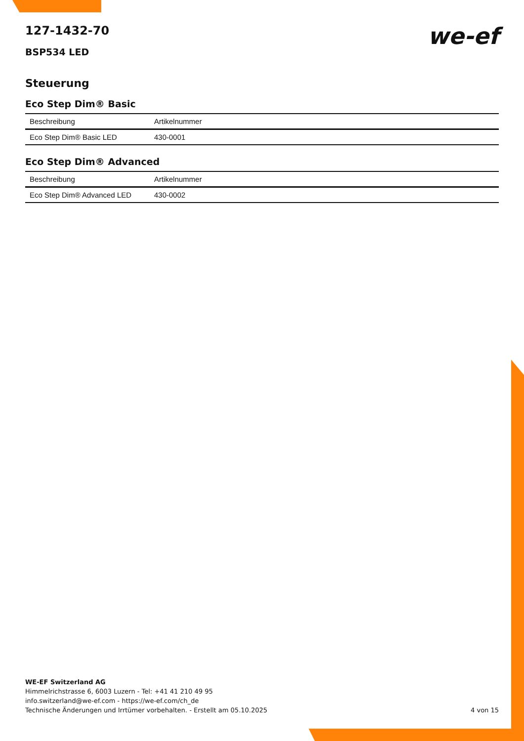127-1432-70
BSP534 LED
we-ef
Steuerung
Eco Step Dim® Basic
| Beschreibung | Artikelnummer |
| --- | --- |
| Eco Step Dim® Basic LED | 430-0001 |
Eco Step Dim® Advanced
| Beschreibung | Artikelnummer |
| --- | --- |
| Eco Step Dim® Advanced LED | 430-0002 |
WE-EF Switzerland AG
Himmelrichstrasse 6, 6003 Luzern - Tel: +41 41 210 49 95
info.switzerland@we-ef.com - https://we-ef.com/ch_de
Technische Änderungen und Irrtümer vorbehalten. - Erstellt am 05.10.2025 4 von 15